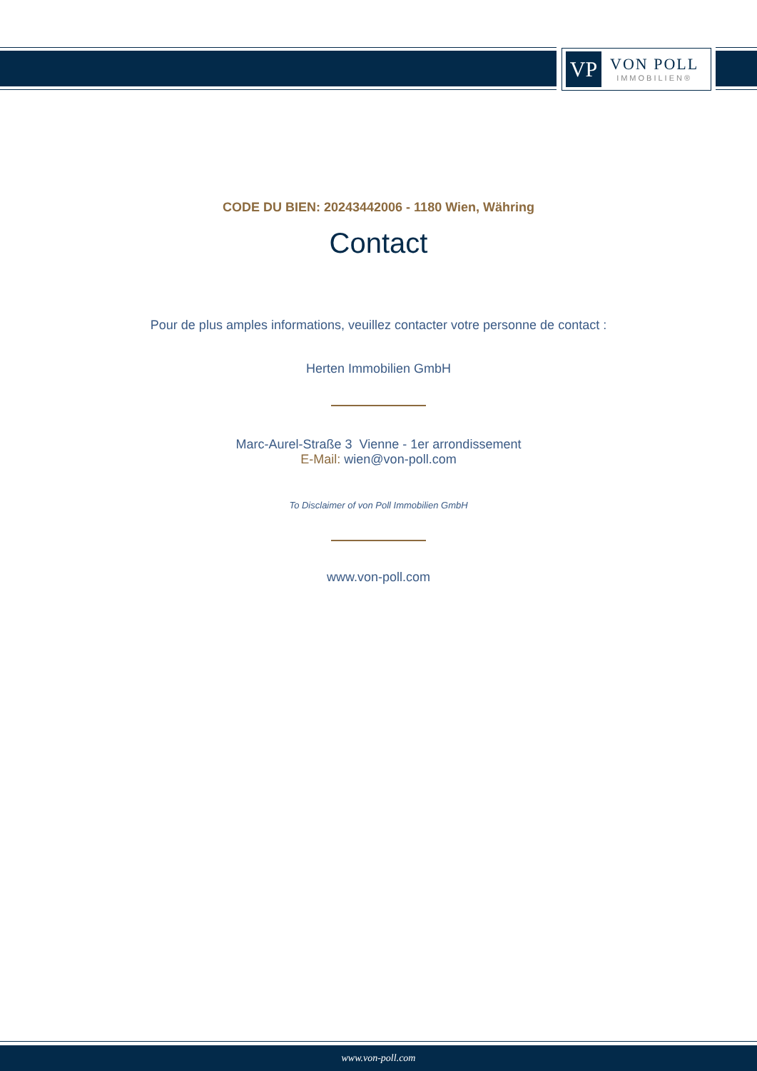VP
VON POLL
IMMOBILIEN®
CODE DU BIEN: 20243442006 - 1180 Wien, Währing
Contact
Pour de plus amples informations, veuillez contacter votre personne de contact :
Herten Immobilien GmbH
Marc-Aurel-Straße 3 Vienne - 1er arrondissement
E-Mail: wien@von-poll.com
To Disclaimer of von Poll Immobilien GmbH
www.von-poll.com
www.von-poll.com